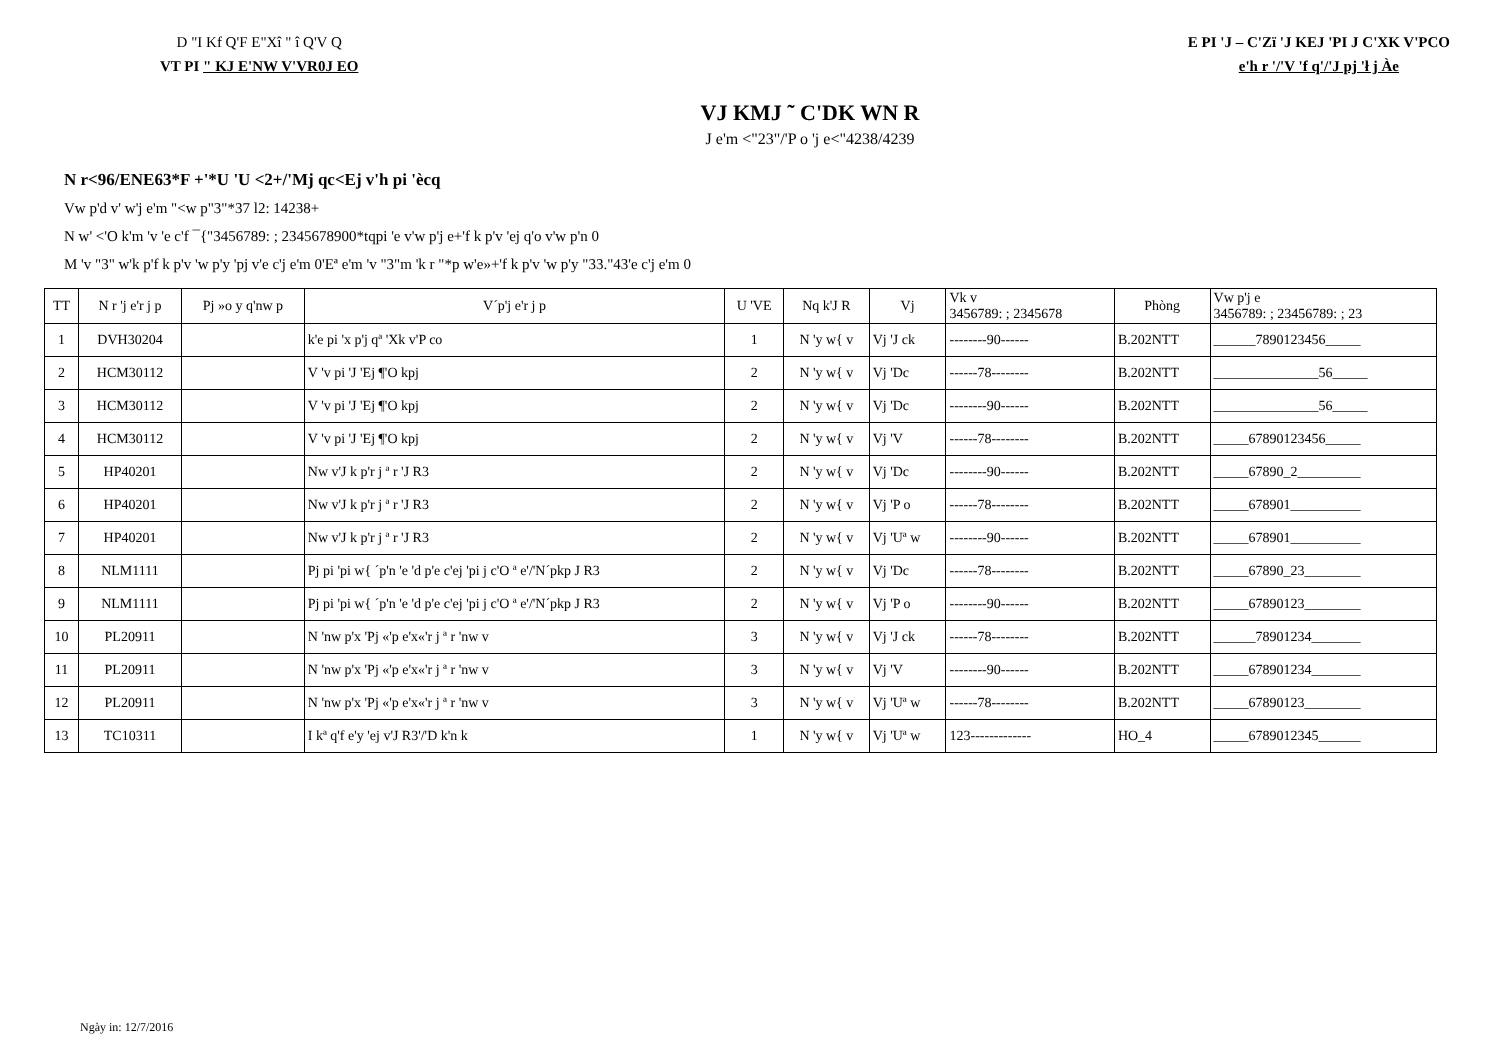D "I Kf Q'F E"Xî " î Q'V Q
VT PI " KJ E'NW V'VR0J EO
E PI 'J – C'Zï 'J KEJ 'PI J C'XK V'PCO
e'h r '/'V 'f q'/'J pj 'ł j Àe
VJ KMJ ˜ C'DK WN R
J e'm <"23"/'P o 'j e<"4238/4239
N r<96/ENE63*F +'*U 'U <2+/'Mj qc<Ej v'h pi 'ècq
Vw p'd v' w'j e'm "<w p"3"*37 l2: 14238+
N w' <'O k'm 'v 'e c'f ¯{"3456789: ; 2345678900*tqpi 'e v'w p'j e+'f k p'v 'ej q'o v'w p'n 0
M 'v "3" w'k p'f k p'v 'w p'y 'pj v'e c'j e'm 0'Eª e'm 'v "3"m 'k r "*p w'e»+'f k p'v 'w p'y "33."43'e c'j e'm 0
| TT | N r 'j e'r j p | Pj »o y q'nw p | V´p'j e'r j p | U 'VE | Nq k'J R | Vj | Vk v 3456789: ; 2345678 | Phòng | Vw p'j e 3456789: ; 23456789: ; 23 |
| --- | --- | --- | --- | --- | --- | --- | --- | --- | --- |
| 1 | DVH30204 | | k'e pi 'x p'j qª 'Xk v'P co | 1 | N 'y w{ v | Vj 'J ck | --------90------ | B.202NTT | ______7890123456_____ |
| 2 | HCM30112 | | V 'v pi 'J 'Ej ¶'O kpj | 2 | N 'y w{ v | Vj 'Dc | ------78-------- | B.202NTT | _______________56_____ |
| 3 | HCM30112 | | V 'v pi 'J 'Ej ¶'O kpj | 2 | N 'y w{ v | Vj 'Dc | --------90------ | B.202NTT | _______________56_____ |
| 4 | HCM30112 | | V 'v pi 'J 'Ej ¶'O kpj | 2 | N 'y w{ v | Vj 'V | ------78-------- | B.202NTT | _____67890123456_____ |
| 5 | HP40201 | | Nw v'J k p'r j ª r 'J R3 | 2 | N 'y w{ v | Vj 'Dc | --------90------ | B.202NTT | _____67890_2_________ |
| 6 | HP40201 | | Nw v'J k p'r j ª r 'J R3 | 2 | N 'y w{ v | Vj 'P o | ------78-------- | B.202NTT | _____678901__________ |
| 7 | HP40201 | | Nw v'J k p'r j ª r 'J R3 | 2 | N 'y w{ v | Vj 'Uª w | --------90------ | B.202NTT | _____678901__________ |
| 8 | NLM1111 | | Pj pi 'pi w{ ´p'n 'e 'd p'e c'ej 'pi j c'O ª e'/'N´pkp J R3 | 2 | N 'y w{ v | Vj 'Dc | ------78-------- | B.202NTT | _____67890_23________ |
| 9 | NLM1111 | | Pj pi 'pi w{ ´p'n 'e 'd p'e c'ej 'pi j c'O ª e'/'N´pkp J R3 | 2 | N 'y w{ v | Vj 'P o | --------90------ | B.202NTT | _____67890123________ |
| 10 | PL20911 | | N 'nw p'x 'Pj «'p e'x«'r j ª r 'nw v | 3 | N 'y w{ v | Vj 'J ck | ------78-------- | B.202NTT | ______78901234_______ |
| 11 | PL20911 | | N 'nw p'x 'Pj «'p e'x«'r j ª r 'nw v | 3 | N 'y w{ v | Vj 'V | --------90------ | B.202NTT | _____678901234_______ |
| 12 | PL20911 | | N 'nw p'x 'Pj «'p e'x«'r j ª r 'nw v | 3 | N 'y w{ v | Vj 'Uª w | ------78-------- | B.202NTT | _____67890123________ |
| 13 | TC10311 | | I kª q'f e'y 'ej v'J R3'/'D k'n k | 1 | N 'y w{ v | Vj 'Uª w | 123------------- | HO_4 | _____6789012345______ |
Ngày in: 12/7/2016